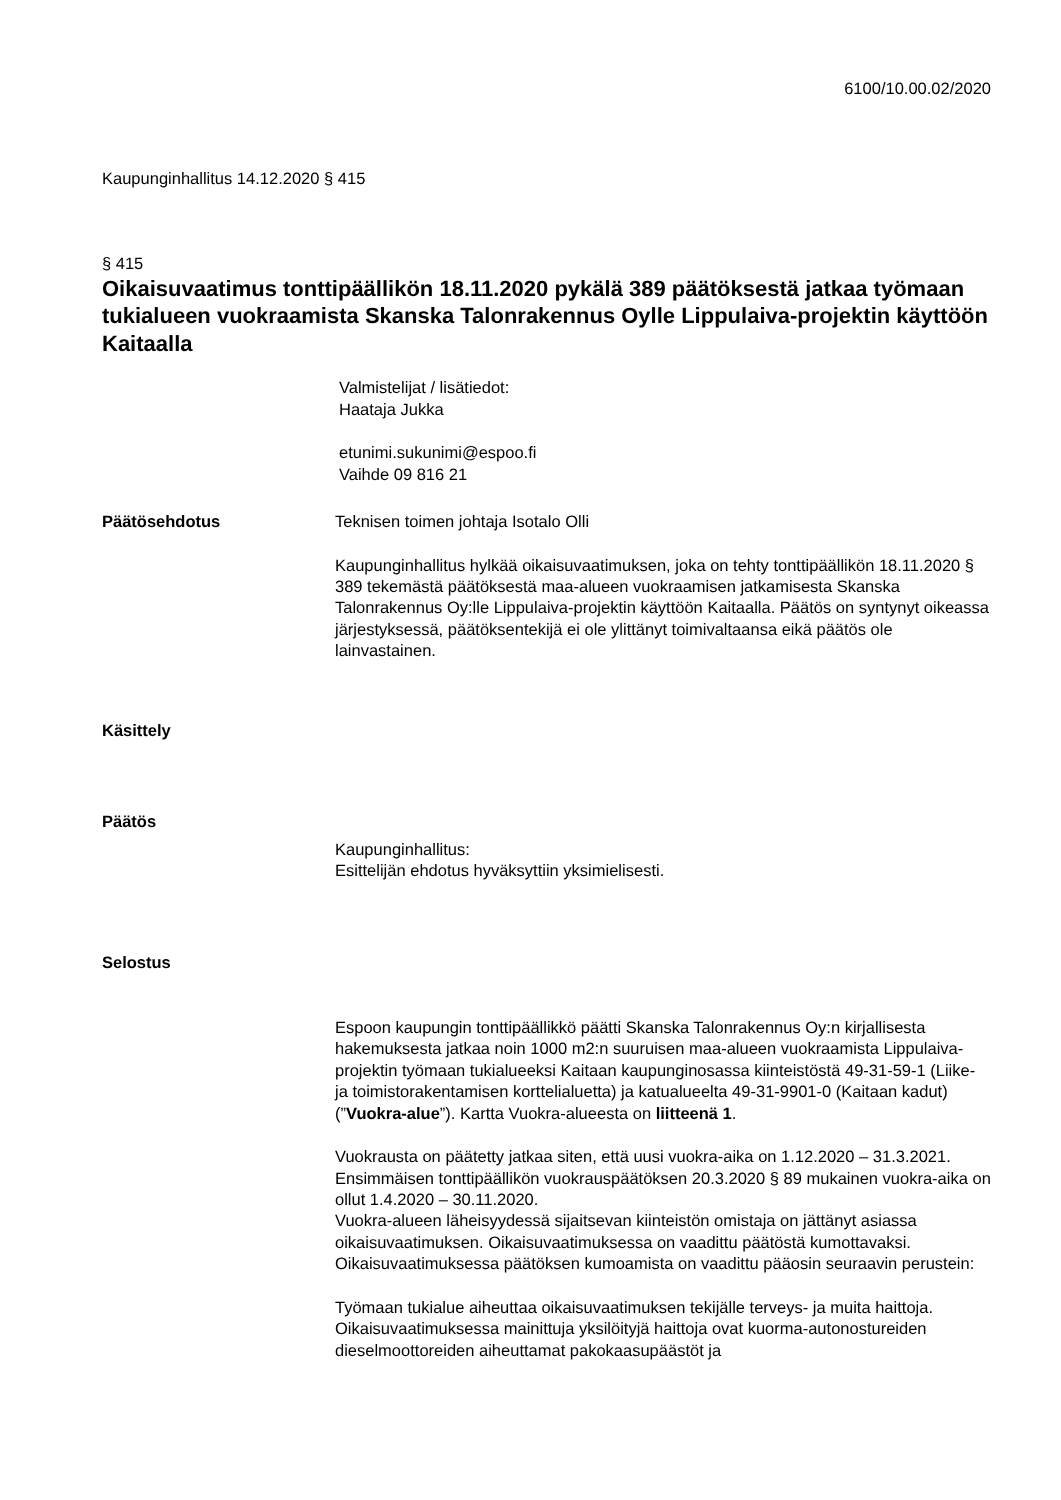6100/10.00.02/2020
Kaupunginhallitus 14.12.2020 § 415
§ 415
Oikaisuvaatimus tonttipäällikön 18.11.2020 pykälä 389 päätöksestä jatkaa työmaan tukialueen vuokraamista Skanska Talonrakennus Oylle Lippulaiva-projektin käyttöön Kaitaalla
Valmistelijat / lisätiedot:
Haataja Jukka
etunimi.sukunimi@espoo.fi
Vaihde 09 816 21
Päätösehdotus Teknisen toimen johtaja Isotalo Olli
Kaupunginhallitus hylkää oikaisuvaatimuksen, joka on tehty tonttipäällikön 18.11.2020 § 389 tekemästä päätöksestä maa-alueen vuokraamisen jatkamisesta Skanska Talonrakennus Oy:lle Lippulaiva-projektin käyttöön Kaitaalla. Päätös on syntynyt oikeassa järjestyksessä, päätöksentekijä ei ole ylittänyt toimivaltaansa eikä päätös ole lainvastainen.
Käsittely
Päätös
Kaupunginhallitus:
Esittelijän ehdotus hyväksyttiin yksimielisesti.
Selostus
Espoon kaupungin tonttipäällikkö päätti Skanska Talonrakennus Oy:n kirjallisesta hakemuksesta jatkaa noin 1000 m2:n suuruisen maa-alueen vuokraamista Lippulaiva-projektin työmaan tukialueeksi Kaitaan kaupunginosassa kiinteistöstä 49-31-59-1 (Liike- ja toimistorakentamisen korttelialuetta) ja katualueelta 49-31-9901-0 (Kaitaan kadut) (”Vuokra-alue”). Kartta Vuokra-alueesta on liitteenä 1.
Vuokrausta on päätetty jatkaa siten, että uusi vuokra-aika on 1.12.2020 – 31.3.2021. Ensimmäisen tonttipäällikön vuokrauspäätöksen 20.3.2020 § 89 mukainen vuokra-aika on ollut 1.4.2020 – 30.11.2020.
Vuokra-alueen läheisyydessä sijaitsevan kiinteistön omistaja on jättänyt asiassa oikaisuvaatimuksen. Oikaisuvaatimuksessa on vaadittu päätöstä kumottavaksi. Oikaisuvaatimuksessa päätöksen kumoamista on vaadittu pääosin seuraavin perustein:
Työmaan tukialue aiheuttaa oikaisuvaatimuksen tekijälle terveys- ja muita haittoja. Oikaisuvaatimuksessa mainittuja yksilöityjä haittoja ovat kuorma-autonostureiden dieselmoottoreiden aiheuttamat pakokaasupäästöt ja